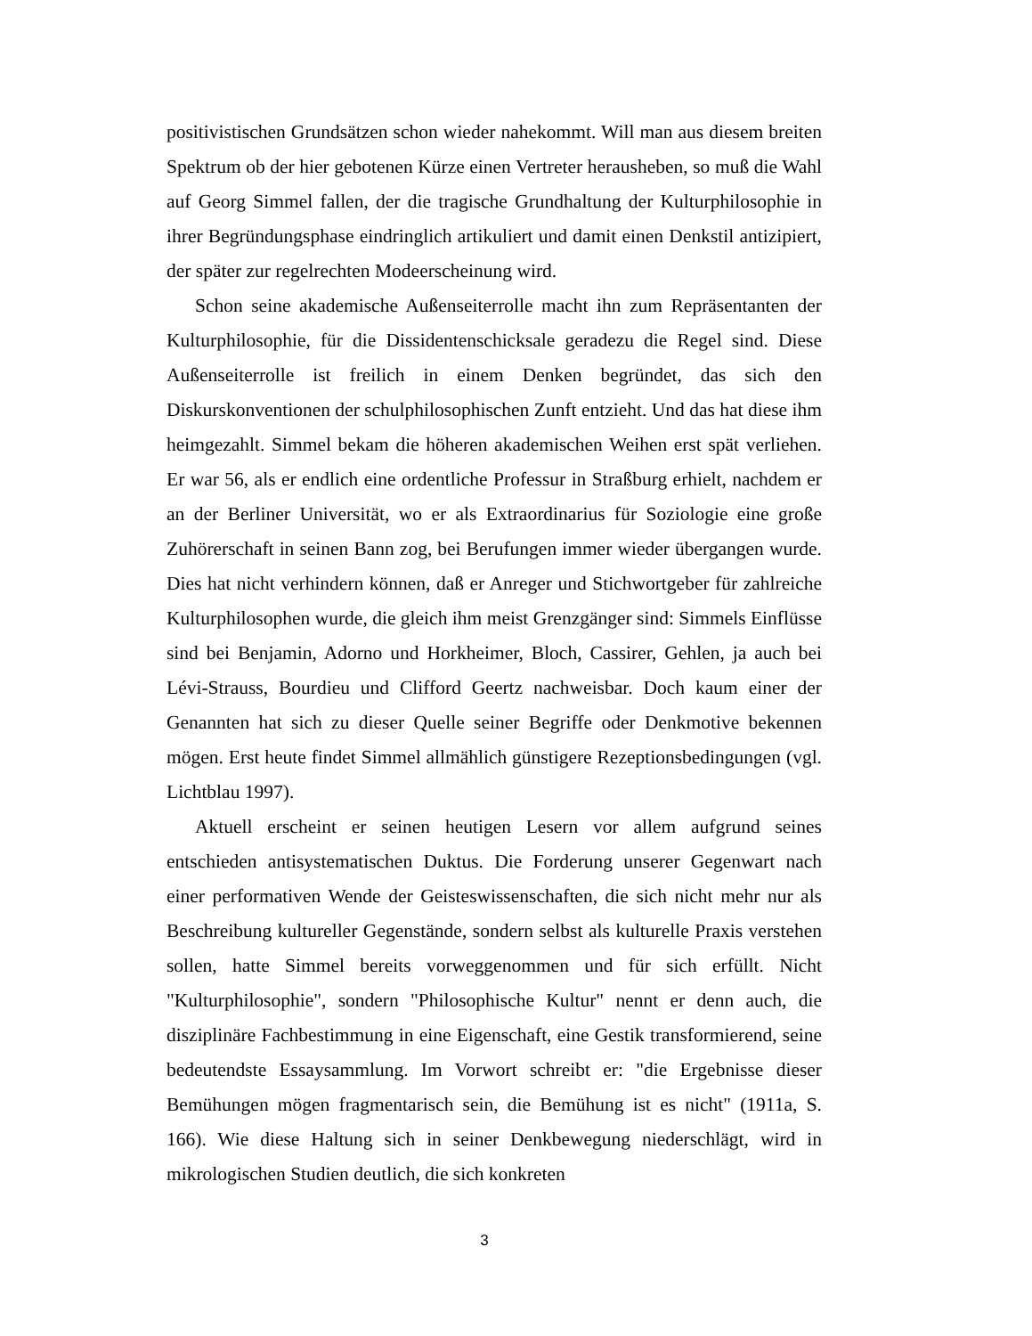positivistischen Grundsätzen schon wieder nahekommt. Will man aus diesem breiten Spektrum ob der hier gebotenen Kürze einen Vertreter herausheben, so muß die Wahl auf Georg Simmel fallen, der die tragische Grundhaltung der Kulturphilosophie in ihrer Begründungsphase eindringlich artikuliert und damit einen Denkstil antizipiert, der später zur regelrechten Modeerscheinung wird.
Schon seine akademische Außenseiterrolle macht ihn zum Repräsentanten der Kulturphilosophie, für die Dissidentenschicksale geradezu die Regel sind. Diese Außenseiterrolle ist freilich in einem Denken begründet, das sich den Diskurskonventionen der schulphilosophischen Zunft entzieht. Und das hat diese ihm heimgezahlt. Simmel bekam die höheren akademischen Weihen erst spät verliehen. Er war 56, als er endlich eine ordentliche Professur in Straßburg erhielt, nachdem er an der Berliner Universität, wo er als Extraordinarius für Soziologie eine große Zuhörerschaft in seinen Bann zog, bei Berufungen immer wieder übergangen wurde. Dies hat nicht verhindern können, daß er Anreger und Stichwortgeber für zahlreiche Kulturphilosophen wurde, die gleich ihm meist Grenzgänger sind: Simmels Einflüsse sind bei Benjamin, Adorno und Horkheimer, Bloch, Cassirer, Gehlen, ja auch bei Lévi-Strauss, Bourdieu und Clifford Geertz nachweisbar. Doch kaum einer der Genannten hat sich zu dieser Quelle seiner Begriffe oder Denkmotive bekennen mögen. Erst heute findet Simmel allmählich günstigere Rezeptionsbedingungen (vgl. Lichtblau 1997).
Aktuell erscheint er seinen heutigen Lesern vor allem aufgrund seines entschieden antisystematischen Duktus. Die Forderung unserer Gegenwart nach einer performativen Wende der Geisteswissenschaften, die sich nicht mehr nur als Beschreibung kultureller Gegenstände, sondern selbst als kulturelle Praxis verstehen sollen, hatte Simmel bereits vorweggenommen und für sich erfüllt. Nicht "Kulturphilosophie", sondern "Philosophische Kultur" nennt er denn auch, die disziplinäre Fachbestimmung in eine Eigenschaft, eine Gestik transformierend, seine bedeutendste Essaysammlung. Im Vorwort schreibt er: "die Ergebnisse dieser Bemühungen mögen fragmentarisch sein, die Bemühung ist es nicht" (1911a, S. 166). Wie diese Haltung sich in seiner Denkbewegung niederschlägt, wird in mikrologischen Studien deutlich, die sich konkreten
3